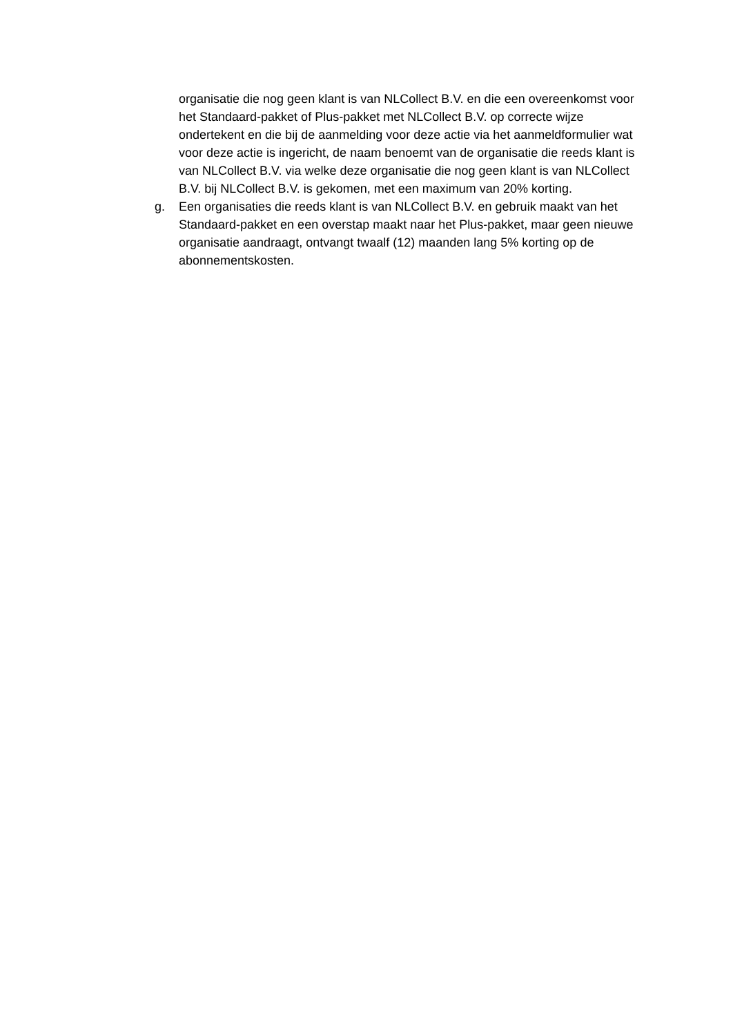organisatie die nog geen klant is van NLCollect B.V. en die een overeenkomst voor het Standaard-pakket of Plus-pakket met NLCollect B.V. op correcte wijze ondertekent en die bij de aanmelding voor deze actie via het aanmeldformulier wat voor deze actie is ingericht, de naam benoemt van de organisatie die reeds klant is van NLCollect B.V. via welke deze organisatie die nog geen klant is van NLCollect B.V. bij NLCollect B.V. is gekomen, met een maximum van 20% korting.
g. Een organisaties die reeds klant is van NLCollect B.V. en gebruik maakt van het Standaard-pakket en een overstap maakt naar het Plus-pakket, maar geen nieuwe organisatie aandraagt, ontvangt twaalf (12) maanden lang 5% korting op de abonnementskosten.